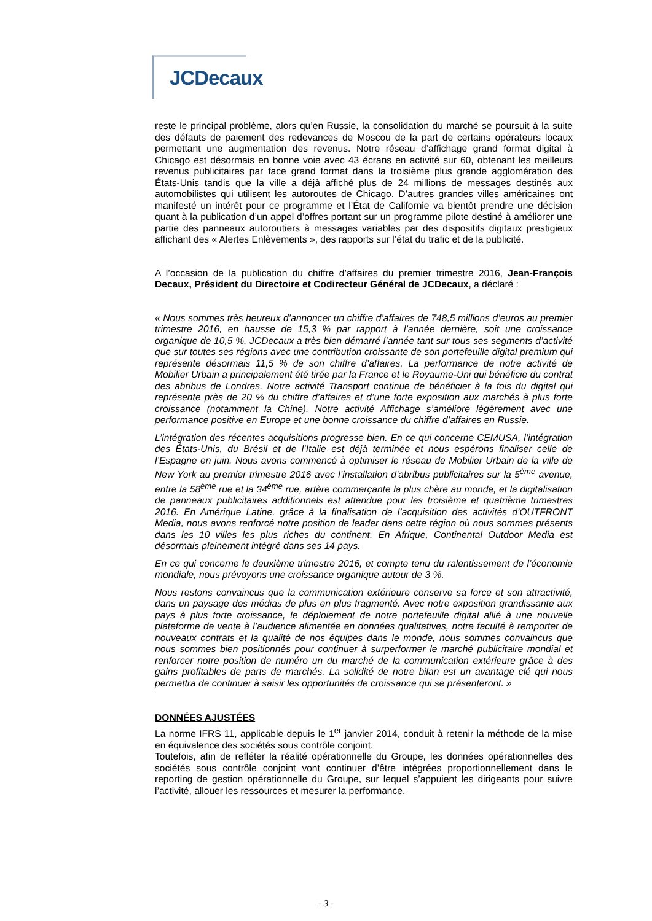JCDecaux
reste le principal problème, alors qu’en Russie, la consolidation du marché se poursuit à la suite des défauts de paiement des redevances de Moscou de la part de certains opérateurs locaux permettant une augmentation des revenus. Notre réseau d’affichage grand format digital à Chicago est désormais en bonne voie avec 43 écrans en activité sur 60, obtenant les meilleurs revenus publicitaires par face grand format dans la troisième plus grande agglomération des États-Unis tandis que la ville a déjà affiché plus de 24 millions de messages destinés aux automobilistes qui utilisent les autoroutes de Chicago. D’autres grandes villes américaines ont manifesté un intérêt pour ce programme et l’État de Californie va bientôt prendre une décision quant à la publication d’un appel d’offres portant sur un programme pilote destiné à améliorer une partie des panneaux autoroutiers à messages variables par des dispositifs digitaux prestigieux affichant des « Alertes Enlèvements », des rapports sur l’état du trafic et de la publicité.
A l’occasion de la publication du chiffre d’affaires du premier trimestre 2016, Jean-François Decaux, Président du Directoire et Codirecteur Général de JCDecaux, a déclaré :
« Nous sommes très heureux d’annoncer un chiffre d’affaires de 748,5 millions d’euros au premier trimestre 2016, en hausse de 15,3 % par rapport à l’année dernière, soit une croissance organique de 10,5 %. JCDecaux a très bien démarré l’année tant sur tous ses segments d’activité que sur toutes ses régions avec une contribution croissante de son portefeuille digital premium qui représente désormais 11,5 % de son chiffre d’affaires. La performance de notre activité de Mobilier Urbain a principalement été tirée par la France et le Royaume-Uni qui bénéficie du contrat des abribus de Londres. Notre activité Transport continue de bénéficier à la fois du digital qui représente près de 20 % du chiffre d’affaires et d’une forte exposition aux marchés à plus forte croissance (notamment la Chine). Notre activité Affichage s’améliore légèrement avec une performance positive en Europe et une bonne croissance du chiffre d’affaires en Russie.
L’intégration des récentes acquisitions progresse bien. En ce qui concerne CEMUSA, l’intégration des États-Unis, du Brésil et de l’Italie est déjà terminée et nous espérons finaliser celle de l’Espagne en juin. Nous avons commencé à optimiser le réseau de Mobilier Urbain de la ville de New York au premier trimestre 2016 avec l’installation d’abribus publicitaires sur la 5<sup>ème</sup> avenue, entre la 58<sup>ème</sup> rue et la 34<sup>ème</sup> rue, artère commerçante la plus chère au monde, et la digitalisation de panneaux publicitaires additionnels est attendue pour les troisième et quatrième trimestres 2016. En Amérique Latine, grâce à la finalisation de l’acquisition des activités d’OUTFRONT Media, nous avons renforcé notre position de leader dans cette région où nous sommes présents dans les 10 villes les plus riches du continent. En Afrique, Continental Outdoor Media est désormais pleinement intégré dans ses 14 pays.
En ce qui concerne le deuxième trimestre 2016, et compte tenu du ralentissement de l’économie mondiale, nous prévoyons une croissance organique autour de 3 %.
Nous restons convaincus que la communication extérieure conserve sa force et son attractivité, dans un paysage des médias de plus en plus fragmenté. Avec notre exposition grandissante aux pays à plus forte croissance, le déploiement de notre portefeuille digital allié à une nouvelle plateforme de vente à l’audience alimentée en données qualitatives, notre faculté à remporter de nouveaux contrats et la qualité de nos équipes dans le monde, nous sommes convaincus que nous sommes bien positionnés pour continuer à surperformer le marché publicitaire mondial et renforcer notre position de numéro un du marché de la communication extérieure grâce à des gains profitables de parts de marchés. La solidité de notre bilan est un avantage clé qui nous permettra de continuer à saisir les opportunités de croissance qui se présenteront. »
DONNÉES AJUSTÉES
La norme IFRS 11, applicable depuis le 1<sup>er</sup> janvier 2014, conduit à retenir la méthode de la mise en équivalence des sociétés sous contrôle conjoint.
Toutefois, afin de refléter la réalité opérationnelle du Groupe, les données opérationnelles des sociétés sous contrôle conjoint vont continuer d’être intégrées proportionnellement dans le reporting de gestion opérationnelle du Groupe, sur lequel s’appuient les dirigeants pour suivre l’activité, allouer les ressources et mesurer la performance.
- 3 -